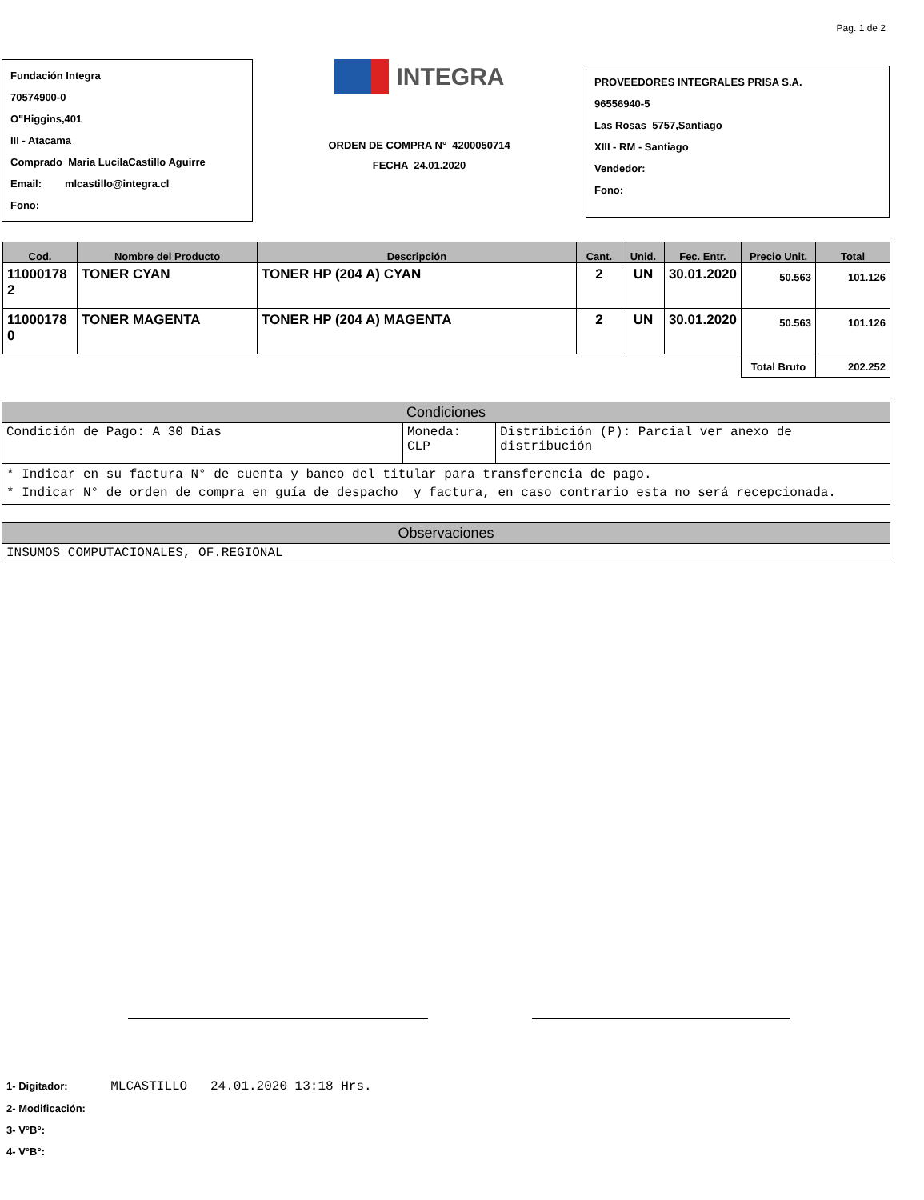Pag. 1 de 2
Fundación Integra
70574900-0
O"Higgins,401
III - Atacama
Comprado Maria LucilaCastillo Aguirre
Email: mlcastillo@integra.cl
Fono:
INTEGRA
ORDEN DE COMPRA N° 4200050714
FECHA 24.01.2020
PROVEEDORES INTEGRALES PRISA S.A.
96556940-5
Las Rosas 5757,Santiago
XIII - RM - Santiago
Vendedor:
Fono:
| Cod. | Nombre del Producto | Descripción | Cant. | Unid. | Fec. Entr. | Precio Unit. | Total |
| --- | --- | --- | --- | --- | --- | --- | --- |
| 11000178 2 | TONER CYAN | TONER HP (204 A) CYAN | 2 | UN | 30.01.2020 | 50.563 | 101.126 |
| 11000178 0 | TONER MAGENTA | TONER HP (204 A) MAGENTA | 2 | UN | 30.01.2020 | 50.563 | 101.126 |
| | | | | | | Total Bruto | 202.252 |
| Condiciones | | |
| Condición de Pago: A 30 Días | Moneda: CLP | Distribición (P): Parcial ver anexo de distribución |
| * Indicar en su factura N° de cuenta y banco del titular para transferencia de pago. * Indicar N° de orden de compra en guía de despacho y factura, en caso contrario esta no será recepcionada. | | |
| Observaciones |
| INSUMOS COMPUTACIONALES, OF.REGIONAL |
1- Digitador: MLCASTILLO 24.01.2020 13:18 Hrs.
2- Modificación:
3- V°B°:
4- V°B°: